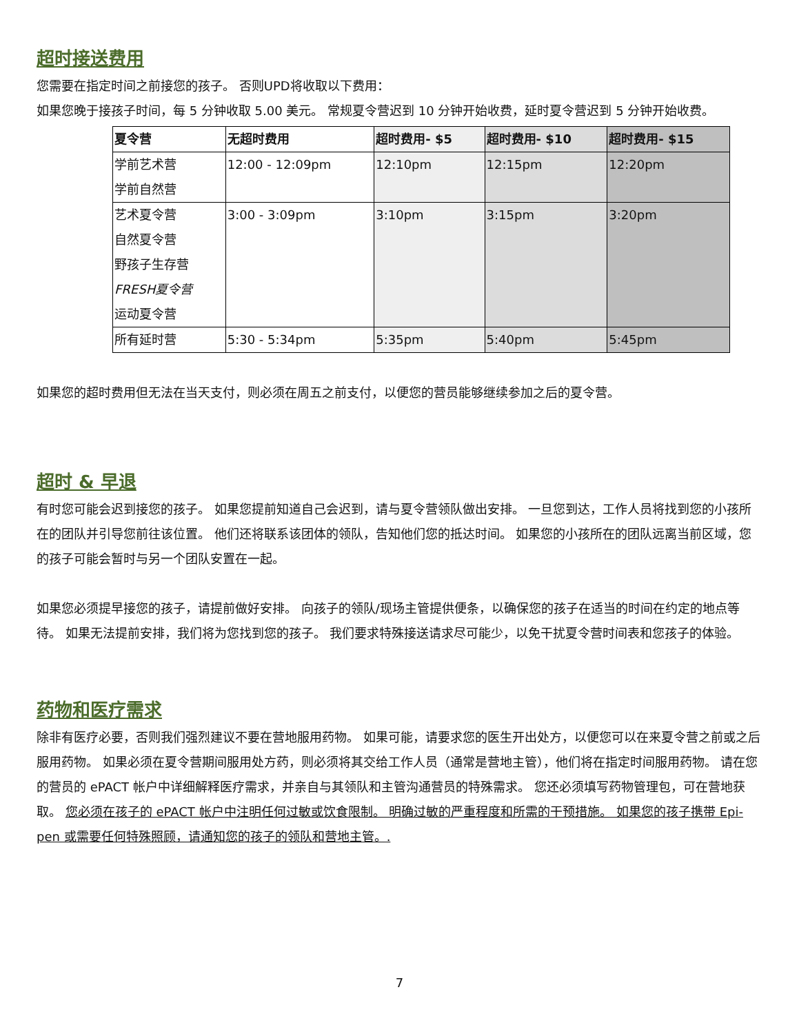超时接送费用
您需要在指定时间之前接您的孩子。 否则UPD将收取以下费用：
如果您晚于接孩子时间，每 5 分钟收取 5.00 美元。 常规夏令营迟到 10 分钟开始收费，延时夏令营迟到 5 分钟开始收费。
| 夏令营 | 无超时费用 | 超时费用- $5 | 超时费用- $10 | 超时费用- $15 |
| --- | --- | --- | --- | --- |
| 学前艺术营 学前自然营 | 12:00 - 12:09pm | 12:10pm | 12:15pm | 12:20pm |
| 艺术夏令营 自然夏令营 野孩子生存营 FRESH夏令营 运动夏令营 | 3:00 - 3:09pm | 3:10pm | 3:15pm | 3:20pm |
| 所有延时营 | 5:30 - 5:34pm | 5:35pm | 5:40pm | 5:45pm |
如果您的超时费用但无法在当天支付，则必须在周五之前支付，以便您的营员能够继续参加之后的夏令营。
超时 & 早退
有时您可能会迟到接您的孩子。 如果您提前知道自己会迟到，请与夏令营领队做出安排。 一旦您到达，工作人员将找到您的小孩所在的团队并引导您前往该位置。 他们还将联系该团体的领队，告知他们您的抵达时间。 如果您的小孩所在的团队远离当前区域，您的孩子可能会暂时与另一个团队安置在一起。
如果您必须提早接您的孩子，请提前做好安排。 向孩子的领队/现场主管提供便条，以确保您的孩子在适当的时间在约定的地点等待。 如果无法提前安排，我们将为您找到您的孩子。 我们要求特殊接送请求尽可能少，以免干扰夏令营时间表和您孩子的体验。
药物和医疗需求
除非有医疗必要，否则我们强烈建议不要在营地服用药物。 如果可能，请要求您的医生开出处方，以便您可以在来夏令营之前或之后服用药物。 如果必须在夏令营期间服用处方药，则必须将其交给工作人员（通常是营地主管），他们将在指定时间服用药物。 请在您的营员的 ePACT 帐户中详细解释医疗需求，并亲自与其领队和主管沟通营员的特殊需求。 您还必须填写药物管理包，可在营地获取。 您必须在孩子的 ePACT 帐户中注明任何过敏或饮食限制。 明确过敏的严重程度和所需的干预措施。 如果您的孩子携带 Epi-pen 或需要任何特殊照顾，请通知您的孩子的领队和营地主管。.
7